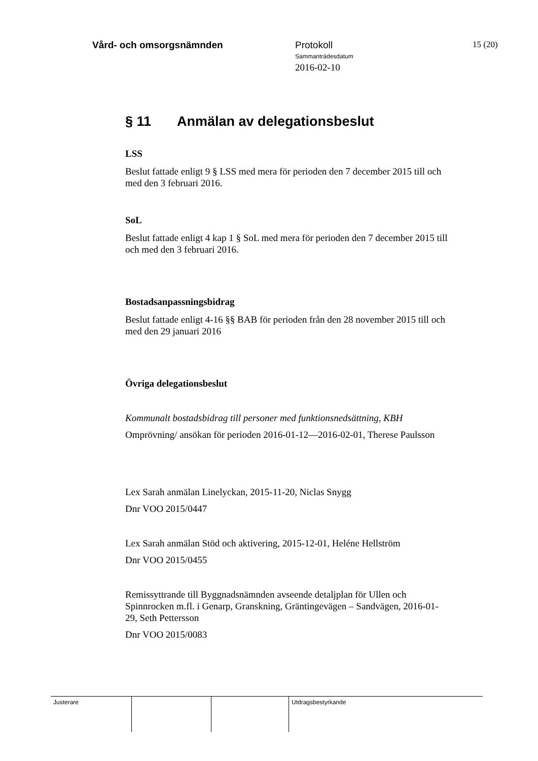Vård- och omsorgsnämnden Protokoll
Sammanträdesdatum
2016-02-10
15 (20)
§ 11 Anmälan av delegationsbeslut
LSS
Beslut fattade enligt 9 § LSS med mera för perioden den 7 december 2015 till och med den 3 februari 2016.
SoL
Beslut fattade enligt 4 kap 1 § SoL med mera för perioden den 7 december 2015 till och med den 3 februari 2016.
Bostadsanpassningsbidrag
Beslut fattade enligt 4-16 §§ BAB för perioden från den 28 november 2015 till och med den 29 januari 2016
Övriga delegationsbeslut
Kommunalt bostadsbidrag till personer med funktionsnedsättning, KBH
Omprövning/ ansökan för perioden 2016-01-12—2016-02-01, Therese Paulsson
Lex Sarah anmälan Linelyckan, 2015-11-20, Niclas Snygg
Dnr VOO 2015/0447
Lex Sarah anmälan Stöd och aktivering, 2015-12-01, Heléne Hellström
Dnr VOO 2015/0455
Remissyttrande till Byggnadsnämnden avseende detaljplan för Ullen och Spinnrocken m.fl. i Genarp, Granskning, Gräntingevägen – Sandvägen, 2016-01-29, Seth Pettersson
Dnr VOO 2015/0083
Justerare Utdragsbestyrkande